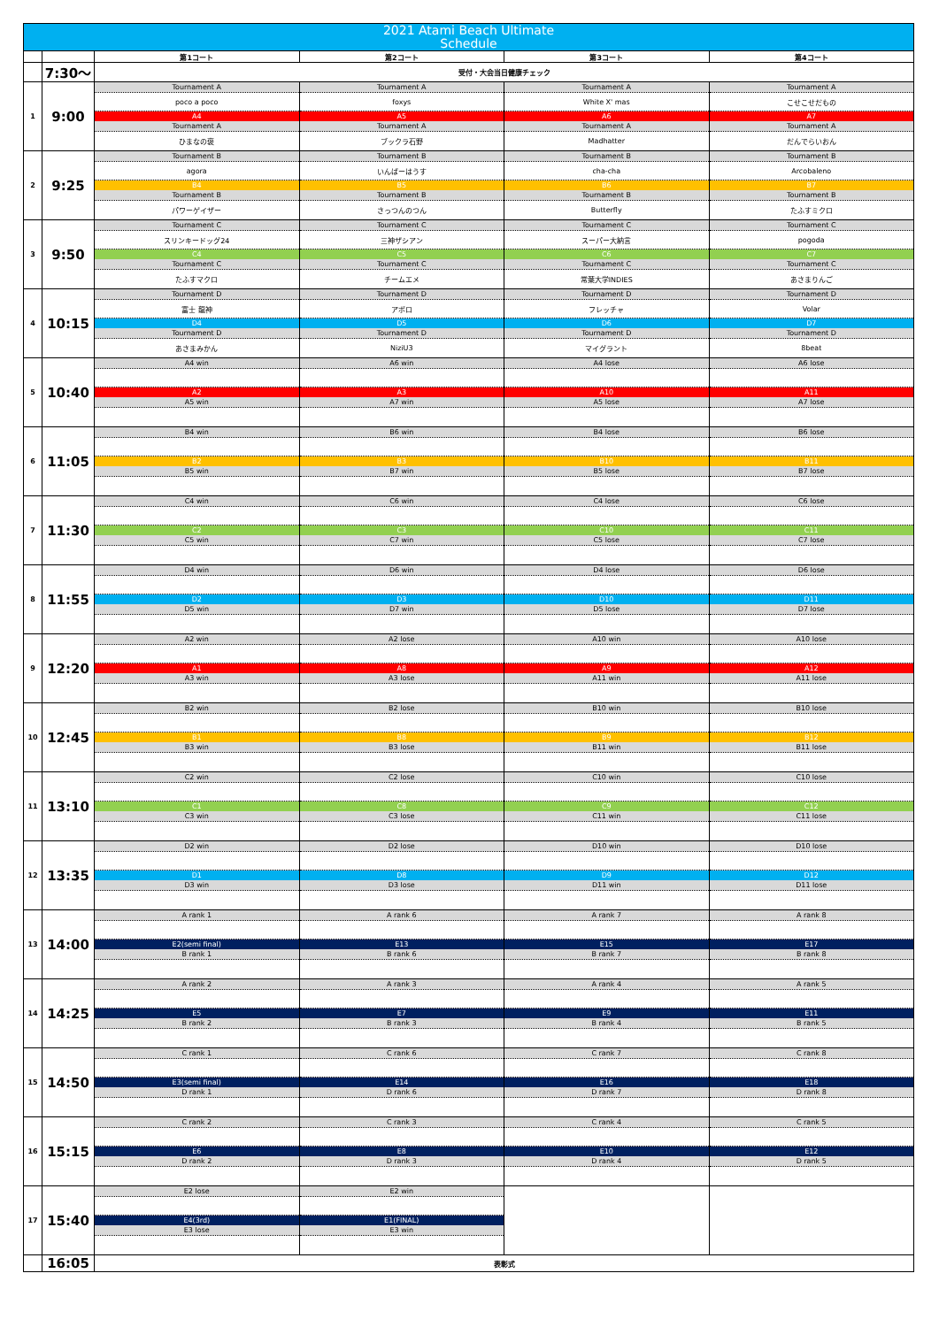| 2021 Atami Beach Ultimate Schedule | | | | | |
| | | 第1コート | 第2コート | 第3コート | 第4コート |
| | 7:30～ | 受付・大会当日健康チェック | | | |
| 1 | 9:00 | Tournament A | Tournament A | Tournament A | Tournament A |
| | | poco a poco | foxys | White X' mas | こせこせだもの |
| | | A4 | A5 | A6 | A7 |
| | | Tournament A | Tournament A | Tournament A | Tournament A |
| | | ひまなの褒 | ブックラ石野 | Madhatter | だんでらいおん |
| 2 | 9:25 | Tournament B | Tournament B | Tournament B | Tournament B |
| | | agora | いんぱーはうす | cha-cha | Arcobaleno |
| | | B4 | B5 | B6 | B7 |
| | | Tournament B | Tournament B | Tournament B | Tournament B |
| | | パワーゲイザー | さっつんのつん | Butterfly | たふすミクロ |
| 3 | 9:50 | Tournament C | Tournament C | Tournament C | Tournament C |
| | | スリンキードッグ24 | 三神ザシアン | スーパー大納言 | pogoda |
| | | C4 | C5 | C6 | C7 |
| | | Tournament C | Tournament C | Tournament C | Tournament C |
| | | たふすマクロ | チームエメ | 常葉大学INDIES | あさまりんご |
| 4 | 10:15 | Tournament D | Tournament D | Tournament D | Tournament D |
| | | 富士 龍神 | アポロ | フレッチャ | Volar |
| | | D4 | D5 | D6 | D7 |
| | | Tournament D | Tournament D | Tournament D | Tournament D |
| | | あさまみかん | NiziU3 | マイグラント | 8beat |
| 5 | 10:40 | A4 win | A6 win | A4 lose | A6 lose |
| | | A2 | A3 | A10 | A11 |
| | | A5 win | A7 win | A5 lose | A7 lose |
| 6 | 11:05 | B4 win | B6 win | B4 lose | B6 lose |
| | | B2 | B3 | B10 | B11 |
| | | B5 win | B7 win | B5 lose | B7 lose |
| 7 | 11:30 | C4 win | C6 win | C4 lose | C6 lose |
| | | C2 | C3 | C10 | C11 |
| | | C5 win | C7 win | C5 lose | C7 lose |
| 8 | 11:55 | D4 win | D6 win | D4 lose | D6 lose |
| | | D2 | D3 | D10 | D11 |
| | | D5 win | D7 win | D5 lose | D7 lose |
| 9 | 12:20 | A2 win | A2 lose | A10 win | A10 lose |
| | | A1 | A8 | A9 | A12 |
| | | A3 win | A3 lose | A11 win | A11 lose |
| 10 | 12:45 | B2 win | B2 lose | B10 win | B10 lose |
| | | B1 | B8 | B9 | B12 |
| | | B3 win | B3 lose | B11 win | B11 lose |
| 11 | 13:10 | C2 win | C2 lose | C10 win | C10 lose |
| | | C1 | C8 | C9 | C12 |
| | | C3 win | C3 lose | C11 win | C11 lose |
| 12 | 13:35 | D2 win | D2 lose | D10 win | D10 lose |
| | | D1 | D8 | D9 | D12 |
| | | D3 win | D3 lose | D11 win | D11 lose |
| 13 | 14:00 | A rank 1 | A rank 6 | A rank 7 | A rank 8 |
| | | E2(semi final) | E13 | E15 | E17 |
| | | B rank 1 | B rank 6 | B rank 7 | B rank 8 |
| 14 | 14:25 | A rank 2 | A rank 3 | A rank 4 | A rank 5 |
| | | E5 | E7 | E9 | E11 |
| | | B rank 2 | B rank 3 | B rank 4 | B rank 5 |
| 15 | 14:50 | C rank 1 | C rank 6 | C rank 7 | C rank 8 |
| | | E3(semi final) | E14 | E16 | E18 |
| | | D rank 1 | D rank 6 | D rank 7 | D rank 8 |
| 16 | 15:15 | C rank 2 | C rank 3 | C rank 4 | C rank 5 |
| | | E6 | E8 | E10 | E12 |
| | | D rank 2 | D rank 3 | D rank 4 | D rank 5 |
| 17 | 15:40 | E2 lose | E2 win | | |
| | | E4(3rd) | E1(FINAL) | | |
| | | E3 lose | E3 win | | |
| | 16:05 | 表彰式 | | | |